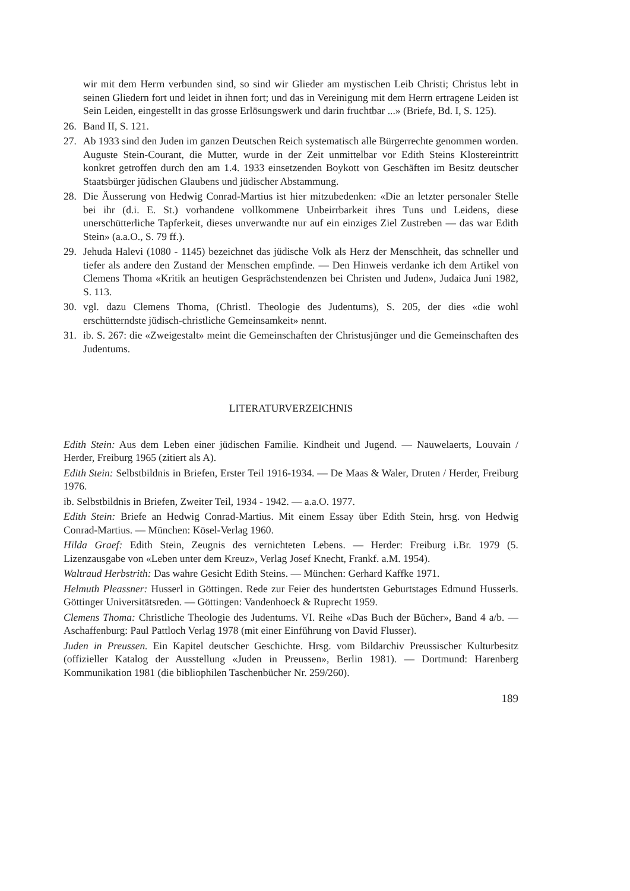wir mit dem Herrn verbunden sind, so sind wir Glieder am mystischen Leib Christi; Christus lebt in seinen Gliedern fort und leidet in ihnen fort; und das in Vereinigung mit dem Herrn ertragene Leiden ist Sein Leiden, eingestellt in das grosse Erlösungswerk und darin fruchtbar ...» (Briefe, Bd. I, S. 125).
26. Band II, S. 121.
27. Ab 1933 sind den Juden im ganzen Deutschen Reich systematisch alle Bürgerrechte genommen worden. Auguste Stein-Courant, die Mutter, wurde in der Zeit unmittelbar vor Edith Steins Klostereintritt konkret getroffen durch den am 1.4. 1933 einsetzenden Boykott von Geschäften im Besitz deutscher Staatsbürger jüdischen Glaubens und jüdischer Abstammung.
28. Die Äusserung von Hedwig Conrad-Martius ist hier mitzubedenken: «Die an letzter personaler Stelle bei ihr (d.i. E. St.) vorhandene vollkommene Unbeirrbarkeit ihres Tuns und Leidens, diese unerschütterliche Tapferkeit, dieses unverwandte nur auf ein einziges Ziel Zustreben — das war Edith Stein» (a.a.O., S. 79 ff.).
29. Jehuda Halevi (1080 - 1145) bezeichnet das jüdische Volk als Herz der Menschheit, das schneller und tiefer als andere den Zustand der Menschen empfinde. — Den Hinweis verdanke ich dem Artikel von Clemens Thoma «Kritik an heutigen Gesprächstendenzen bei Christen und Juden», Judaica Juni 1982, S. 113.
30. vgl. dazu Clemens Thoma, (Christl. Theologie des Judentums), S. 205, der dies «die wohl erschütterndste jüdisch-christliche Gemeinsamkeit» nennt.
31. ib. S. 267: die «Zweigestalt» meint die Gemeinschaften der Christusjünger und die Gemeinschaften des Judentums.
LITERATURVERZEICHNIS
Edith Stein: Aus dem Leben einer jüdischen Familie. Kindheit und Jugend. — Nauwelaerts, Louvain / Herder, Freiburg 1965 (zitiert als A).
Edith Stein: Selbstbildnis in Briefen, Erster Teil 1916-1934. — De Maas & Waler, Druten / Herder, Freiburg 1976.
ib. Selbstbildnis in Briefen, Zweiter Teil, 1934 - 1942. — a.a.O. 1977.
Edith Stein: Briefe an Hedwig Conrad-Martius. Mit einem Essay über Edith Stein, hrsg. von Hedwig Conrad-Martius. — München: Kösel-Verlag 1960.
Hilda Graef: Edith Stein, Zeugnis des vernichteten Lebens. — Herder: Freiburg i.Br. 1979 (5. Lizenzausgabe von «Leben unter dem Kreuz», Verlag Josef Knecht, Frankf. a.M. 1954).
Waltraud Herbstrith: Das wahre Gesicht Edith Steins. — München: Gerhard Kaffke 1971.
Helmuth Pleassner: Husserl in Göttingen. Rede zur Feier des hundertsten Geburtstages Edmund Husserls. Göttinger Universitätsreden. — Göttingen: Vandenhoeck & Ruprecht 1959.
Clemens Thoma: Christliche Theologie des Judentums. VI. Reihe «Das Buch der Bücher», Band 4 a/b. — Aschaffenburg: Paul Pattloch Verlag 1978 (mit einer Einführung von David Flusser).
Juden in Preussen. Ein Kapitel deutscher Geschichte. Hrsg. vom Bildarchiv Preussischer Kulturbesitz (offizieller Katalog der Ausstellung «Juden in Preussen», Berlin 1981). — Dortmund: Harenberg Kommunikation 1981 (die bibliophilen Taschenbücher Nr. 259/260).
189